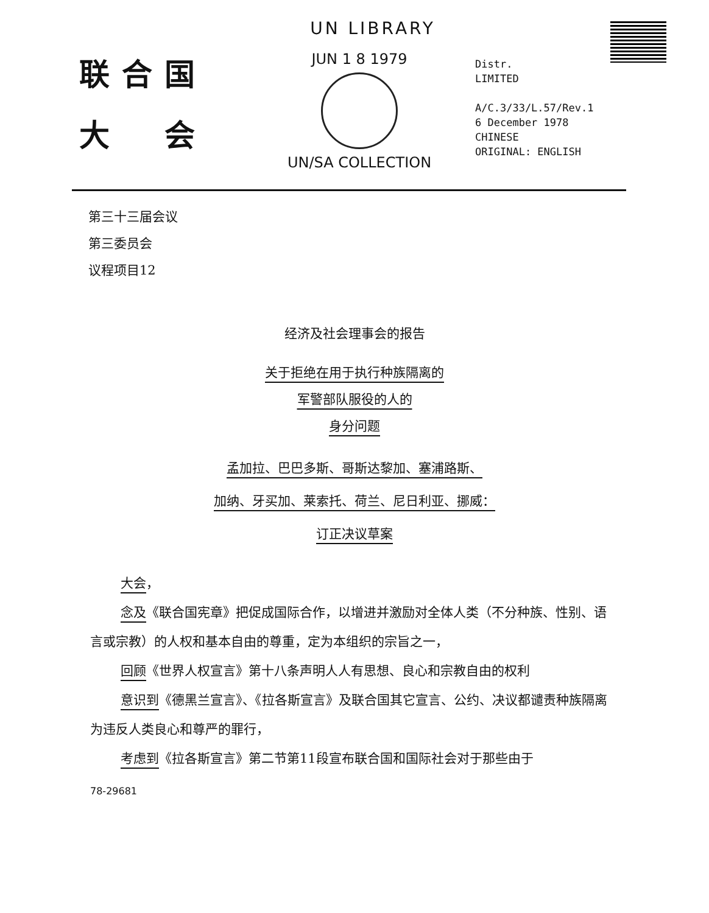UN LIBRARY
联合国
大　会
JUN 1 8 1979
UN/SA COLLECTION
Distr.
LIMITED
A/C.3/33/L.57/Rev.1
6 December 1978
CHINESE
ORIGINAL: ENGLISH
第三十三届会议
第三委员会
议程项目12
经济及社会理事会的报告
关于拒绝在用于执行种族隔离的
军警部队服役的人的
身分问题
孟加拉、巴巴多斯、哥斯达黎加、塞浦路斯、
加纳、牙买加、莱索托、荷兰、尼日利亚、挪威：
订正决议草案
大会，
念及《联合国宪章》把促成国际合作，以增进并激励对全体人类（不分种族、性别、语言或宗教）的人权和基本自由的尊重，定为本组织的宗旨之一，
回顾《世界人权宣言》第十八条声明人人有思想、良心和宗教自由的权利
意识到《德黑兰宣言》、《拉各斯宣言》及联合国其它宣言、公约、决议都谴责种族隔离为违反人类良心和尊严的罪行，
考虑到《拉各斯宣言》第二节第11段宣布联合国和国际社会对于那些由于
78-29681